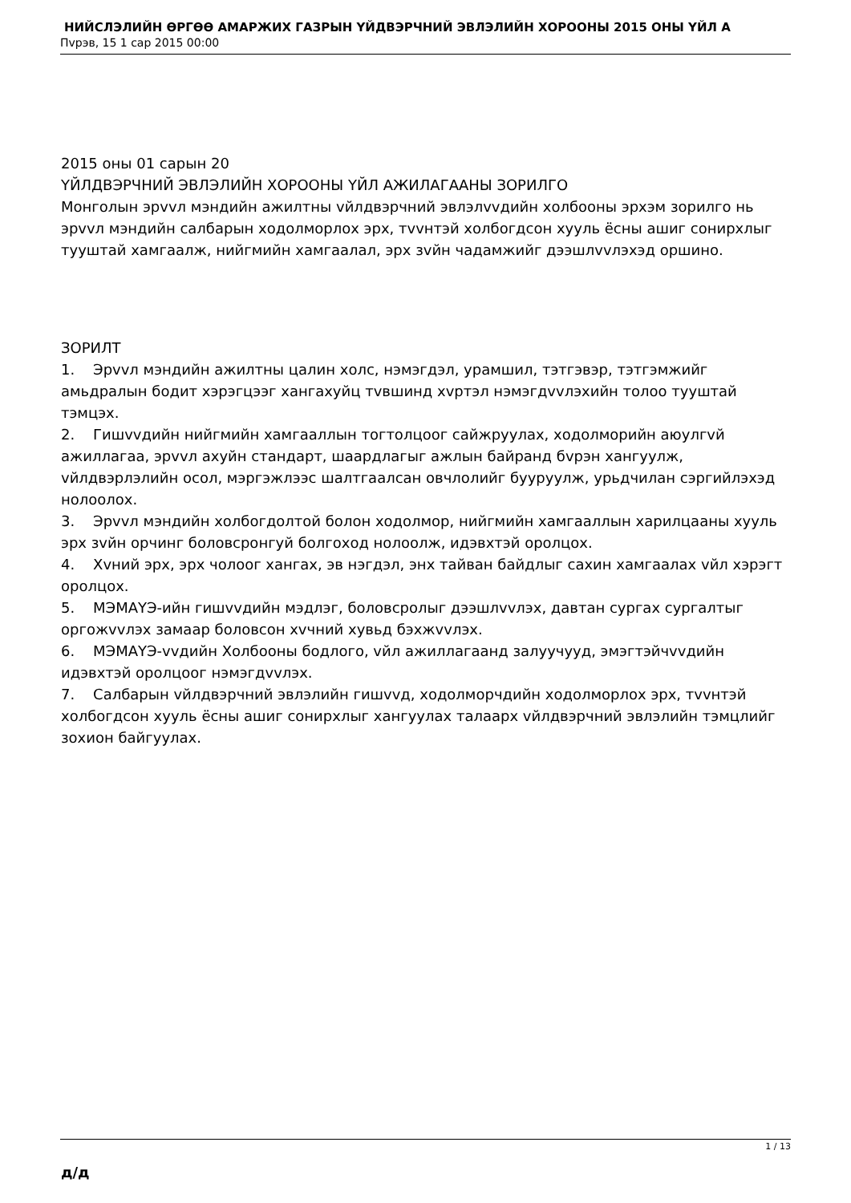НИЙСЛЭЛИЙН ӨРГӨӨ АМАРЖИХ ГАЗРЫН ҮЙДВЭРЧНИЙ ЭВЛЭЛИЙН ХОРООНЫ 2015 ОНЫ ҮЙЛ А
Пvрэв, 15 1 сар 2015 00:00
2015 оны 01 сарын 20
ҮЙЛДВЭРЧНИЙ ЭВЛЭЛИЙН ХОРООНЫ ҮЙЛ АЖИЛАГААНЫ ЗОРИЛГО
Монголын эрvvл мэндийн ажилтны vйлдвэрчний эвлэлvvдийн холбооны эрхэм зорилго нь эрvvл мэндийн салбарын ходолморлох эрх, тvvнтэй холбогдсон хууль ёсны ашиг сонирхлыг тууштай хамгаалж, нийгмийн хамгаалал, эрх зvйн чадамжийг дээшлvvлэхэд оршино.
ЗОРИЛТ
1. Эрvvл мэндийн ажилтны цалин холс, нэмэгдэл, урамшил, тэтгэвэр, тэтгэмжийг амьдралын бодит хэрэгцээг хангахуйц тvвшинд хvртэл нэмэгдvvлэхийн толоо тууштай тэмцэх.
2. Гишvvдийн нийгмийн хамгааллын тогтолцоог сайжруулах, ходолморийн аюулгvй ажиллагаа, эрvvл ахуйн стандарт, шаардлагыг ажлын байранд бvрэн хангуулж, vйлдвэрлэлийн осол, мэргэжлээс шалтгаалсан овчлолийг бууруулж, урьдчилан сэргийлэхэд нолоолох.
3. Эрvvл мэндийн холбогдолтой болон ходолмор, нийгмийн хамгааллын харилцааны хууль эрх зvйн орчинг боловсронгуй болгоход нолоолж, идэвхтэй оролцох.
4. Хvний эрх, эрх чолоог хангах, эв нэгдэл, энх тайван байдлыг сахин хамгаалах vйл хэрэгт оролцох.
5. МЭМАҮЭ-ийн гишvvдийн мэдлэг, боловсролыг дээшлvvлэх, давтан сургах сургалтыг оргожvvлэх замаар боловсон хvчний хувьд бэхжvvлэх.
6. МЭМАҮЭ-vvдийн Холбооны бодлого, vйл ажиллагаанд залуучууд, эмэгтэйчvvдийн идэвхтэй оролцоог нэмэгдvvлэх.
7. Салбарын vйлдвэрчний эвлэлийн гишvvд, ходолморчдийн ходолморлох эрх, тvvнтэй холбогдсон хууль ёсны ашиг сонирхлыг хангуулах талаарх vйлдвэрчний эвлэлийн тэмцлийг зохион байгуулах.
д/д
1 / 13